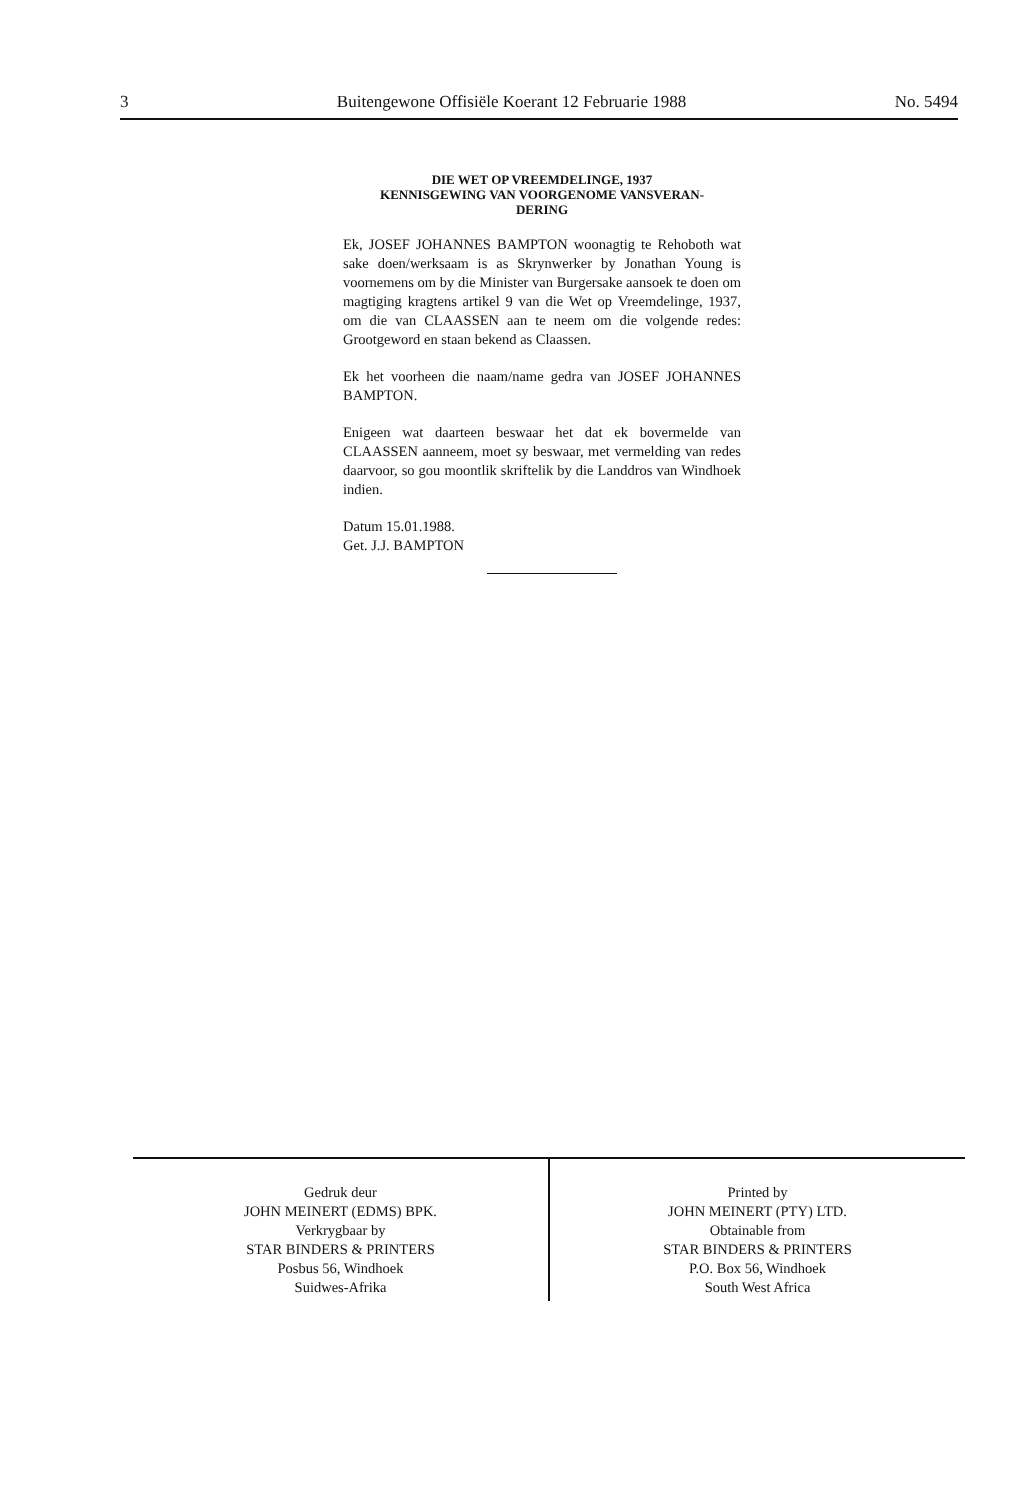3 Buitengewone Offisiële Koerant 12 Februarie 1988 No. 5494
DIE WET OP VREEMDELINGE, 1937
KENNISGEWING VAN VOORGENOME VANSVERAN-
DERING
Ek, JOSEF JOHANNES BAMPTON woonagtig te Rehoboth wat sake doen/werksaam is as Skrynwerker by Jonathan Young is voornemens om by die Minister van Burgersake aansoek te doen om magtiging kragtens artikel 9 van die Wet op Vreemdelinge, 1937, om die van CLAASSEN aan te neem om die volgende redes: Grootgeword en staan bekend as Claassen.
Ek het voorheen die naam/name gedra van JOSEF JOHANNES BAMPTON.
Enigeen wat daarteen beswaar het dat ek bovermelde van CLAASSEN aanneem, moet sy beswaar, met vermelding van redes daarvoor, so gou moontlik skriftelik by die Landdros van Windhoek indien.
Datum 15.01.1988.
Get. J.J. BAMPTON
Gedruk deur
JOHN MEINERT (EDMS) BPK.
Verkrygbaar by
STAR BINDERS & PRINTERS
Posbus 56, Windhoek
Suidwes-Afrika
Printed by
JOHN MEINERT (PTY) LTD.
Obtainable from
STAR BINDERS & PRINTERS
P.O. Box 56, Windhoek
South West Africa